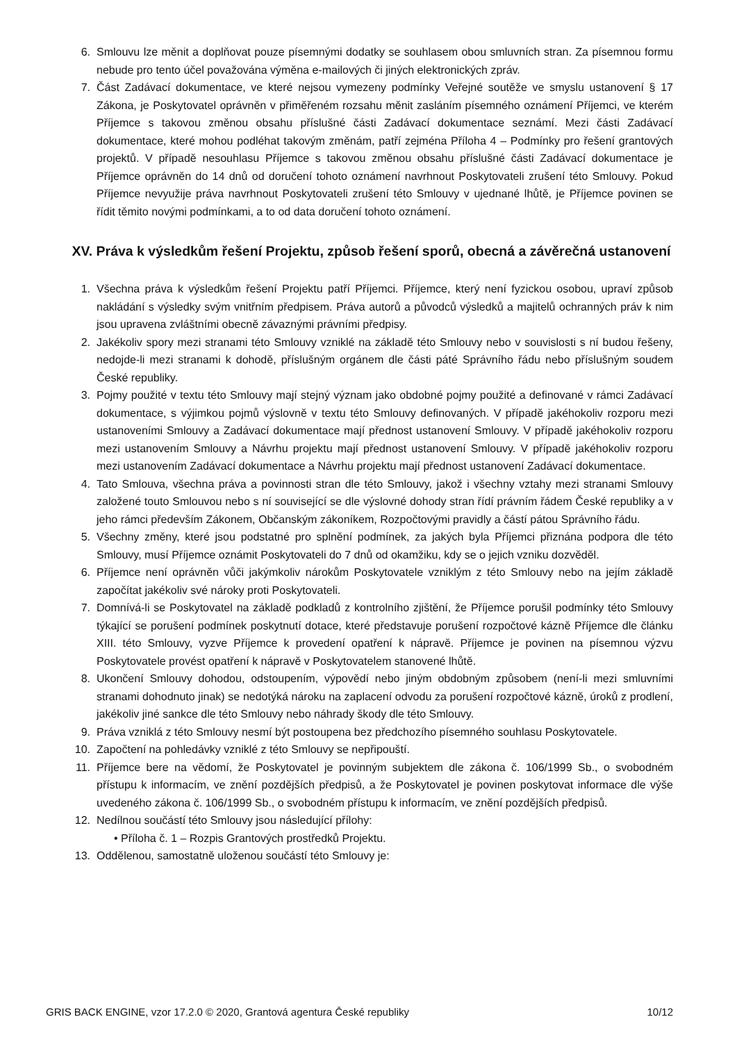6. Smlouvu lze měnit a doplňovat pouze písemnými dodatky se souhlasem obou smluvních stran. Za písemnou formu nebude pro tento účel považována výměna e-mailových či jiných elektronických zpráv.
7. Část Zadávací dokumentace, ve které nejsou vymezeny podmínky Veřejné soutěže ve smyslu ustanovení § 17 Zákona, je Poskytovatel oprávněn v přiměřeném rozsahu měnit zasláním písemného oznámení Příjemci, ve kterém Příjemce s takovou změnou obsahu příslušné části Zadávací dokumentace seznámí. Mezi části Zadávací dokumentace, které mohou podléhat takovým změnám, patří zejména Příloha 4 – Podmínky pro řešení grantových projektů. V případě nesouhlasu Příjemce s takovou změnou obsahu příslušné části Zadávací dokumentace je Příjemce oprávněn do 14 dnů od doručení tohoto oznámení navrhnout Poskytovateli zrušení této Smlouvy. Pokud Příjemce nevyužije práva navrhnout Poskytovateli zrušení této Smlouvy v ujednané lhůtě, je Příjemce povinen se řídit těmito novými podmínkami, a to od data doručení tohoto oznámení.
XV. Práva k výsledkům řešení Projektu, způsob řešení sporů, obecná a závěrečná ustanovení
1. Všechna práva k výsledkům řešení Projektu patří Příjemci. Příjemce, který není fyzickou osobou, upraví způsob nakládání s výsledky svým vnitřním předpisem. Práva autorů a původců výsledků a majitelů ochranných práv k nim jsou upravena zvláštními obecně závaznými právními předpisy.
2. Jakékoliv spory mezi stranami této Smlouvy vzniklé na základě této Smlouvy nebo v souvislosti s ní budou řešeny, nedojde-li mezi stranami k dohodě, příslušným orgánem dle části páté Správního řádu nebo příslušným soudem České republiky.
3. Pojmy použité v textu této Smlouvy mají stejný význam jako obdobné pojmy použité a definované v rámci Zadávací dokumentace, s výjimkou pojmů výslovně v textu této Smlouvy definovaných. V případě jakéhokoliv rozporu mezi ustanoveními Smlouvy a Zadávací dokumentace mají přednost ustanovení Smlouvy. V případě jakéhokoliv rozporu mezi ustanovením Smlouvy a Návrhu projektu mají přednost ustanovení Smlouvy. V případě jakéhokoliv rozporu mezi ustanovením Zadávací dokumentace a Návrhu projektu mají přednost ustanovení Zadávací dokumentace.
4. Tato Smlouva, všechna práva a povinnosti stran dle této Smlouvy, jakož i všechny vztahy mezi stranami Smlouvy založené touto Smlouvou nebo s ní související se dle výslovné dohody stran řídí právním řádem České republiky a v jeho rámci především Zákonem, Občanským zákoníkem, Rozpočtovými pravidly a částí pátou Správního řádu.
5. Všechny změny, které jsou podstatné pro splnění podmínek, za jakých byla Příjemci přiznána podpora dle této Smlouvy, musí Příjemce oznámit Poskytovateli do 7 dnů od okamžiku, kdy se o jejich vzniku dozvěděl.
6. Příjemce není oprávněn vůči jakýmkoliv nárokům Poskytovatele vzniklým z této Smlouvy nebo na jejím základě započítat jakékoliv své nároky proti Poskytovateli.
7. Domnívá-li se Poskytovatel na základě podkladů z kontrolního zjištění, že Příjemce porušil podmínky této Smlouvy týkající se porušení podmínek poskytnutí dotace, které představuje porušení rozpočtové kázně Příjemce dle článku XIII. této Smlouvy, vyzve Příjemce k provedení opatření k nápravě. Příjemce je povinen na písemnou výzvu Poskytovatele provést opatření k nápravě v Poskytovatelem stanovené lhůtě.
8. Ukončení Smlouvy dohodou, odstoupením, výpovědí nebo jiným obdobným způsobem (není-li mezi smluvními stranami dohodnuto jinak) se nedotýká nároku na zaplacení odvodu za porušení rozpočtové kázně, úroků z prodlení, jakékoliv jiné sankce dle této Smlouvy nebo náhrady škody dle této Smlouvy.
9. Práva vzniklá z této Smlouvy nesmí být postoupena bez předchozího písemného souhlasu Poskytovatele.
10. Započtení na pohledávky vzniklé z této Smlouvy se nepřipouští.
11. Příjemce bere na vědomí, že Poskytovatel je povinným subjektem dle zákona č. 106/1999 Sb., o svobodném přístupu k informacím, ve znění pozdějších předpisů, a že Poskytovatel je povinen poskytovat informace dle výše uvedeného zákona č. 106/1999 Sb., o svobodném přístupu k informacím, ve znění pozdějších předpisů.
12. Nedílnou součástí této Smlouvy jsou následující přílohy:
• Příloha č. 1 – Rozpis Grantových prostředků Projektu.
13. Oddělenou, samostatně uloženou součástí této Smlouvy je:
GRIS BACK ENGINE, vzor 17.2.0 © 2020, Grantová agentura České republiky 10/12